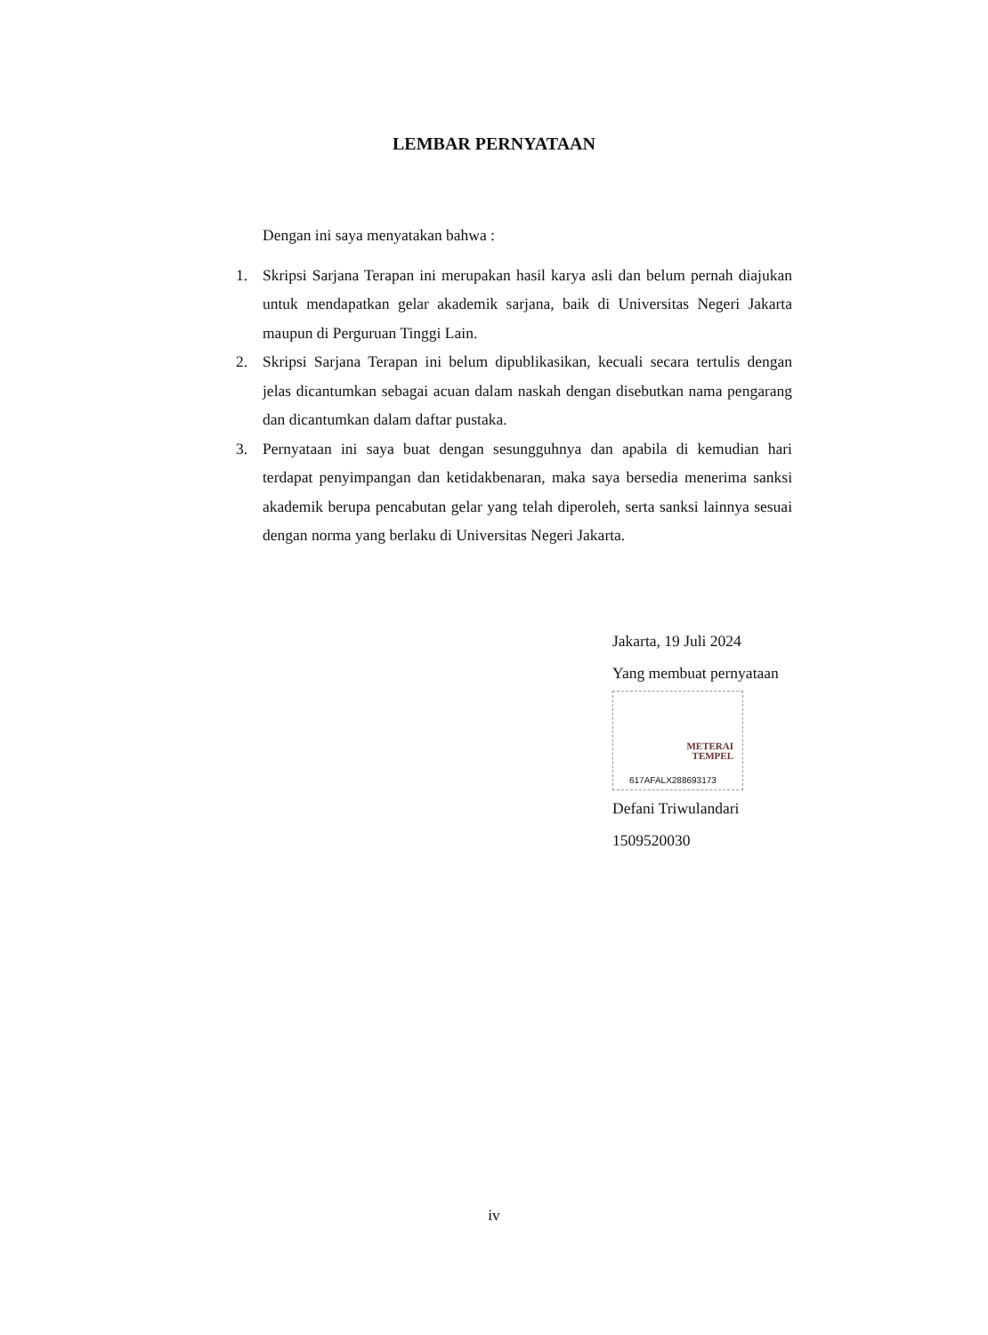LEMBAR PERNYATAAN
Dengan ini saya menyatakan bahwa :
1. Skripsi Sarjana Terapan ini merupakan hasil karya asli dan belum pernah diajukan untuk mendapatkan gelar akademik sarjana, baik di Universitas Negeri Jakarta maupun di Perguruan Tinggi Lain.
2. Skripsi Sarjana Terapan ini belum dipublikasikan, kecuali secara tertulis dengan jelas dicantumkan sebagai acuan dalam naskah dengan disebutkan nama pengarang dan dicantumkan dalam daftar pustaka.
3. Pernyataan ini saya buat dengan sesungguhnya dan apabila di kemudian hari terdapat penyimpangan dan ketidakbenaran, maka saya bersedia menerima sanksi akademik berupa pencabutan gelar yang telah diperoleh, serta sanksi lainnya sesuai dengan norma yang berlaku di Universitas Negeri Jakarta.
Jakarta, 19 Juli 2024
Yang membuat pernyataan
METERAI
TEMPEL
617AFALX288693173
Defani Triwulandari
1509520030
iv